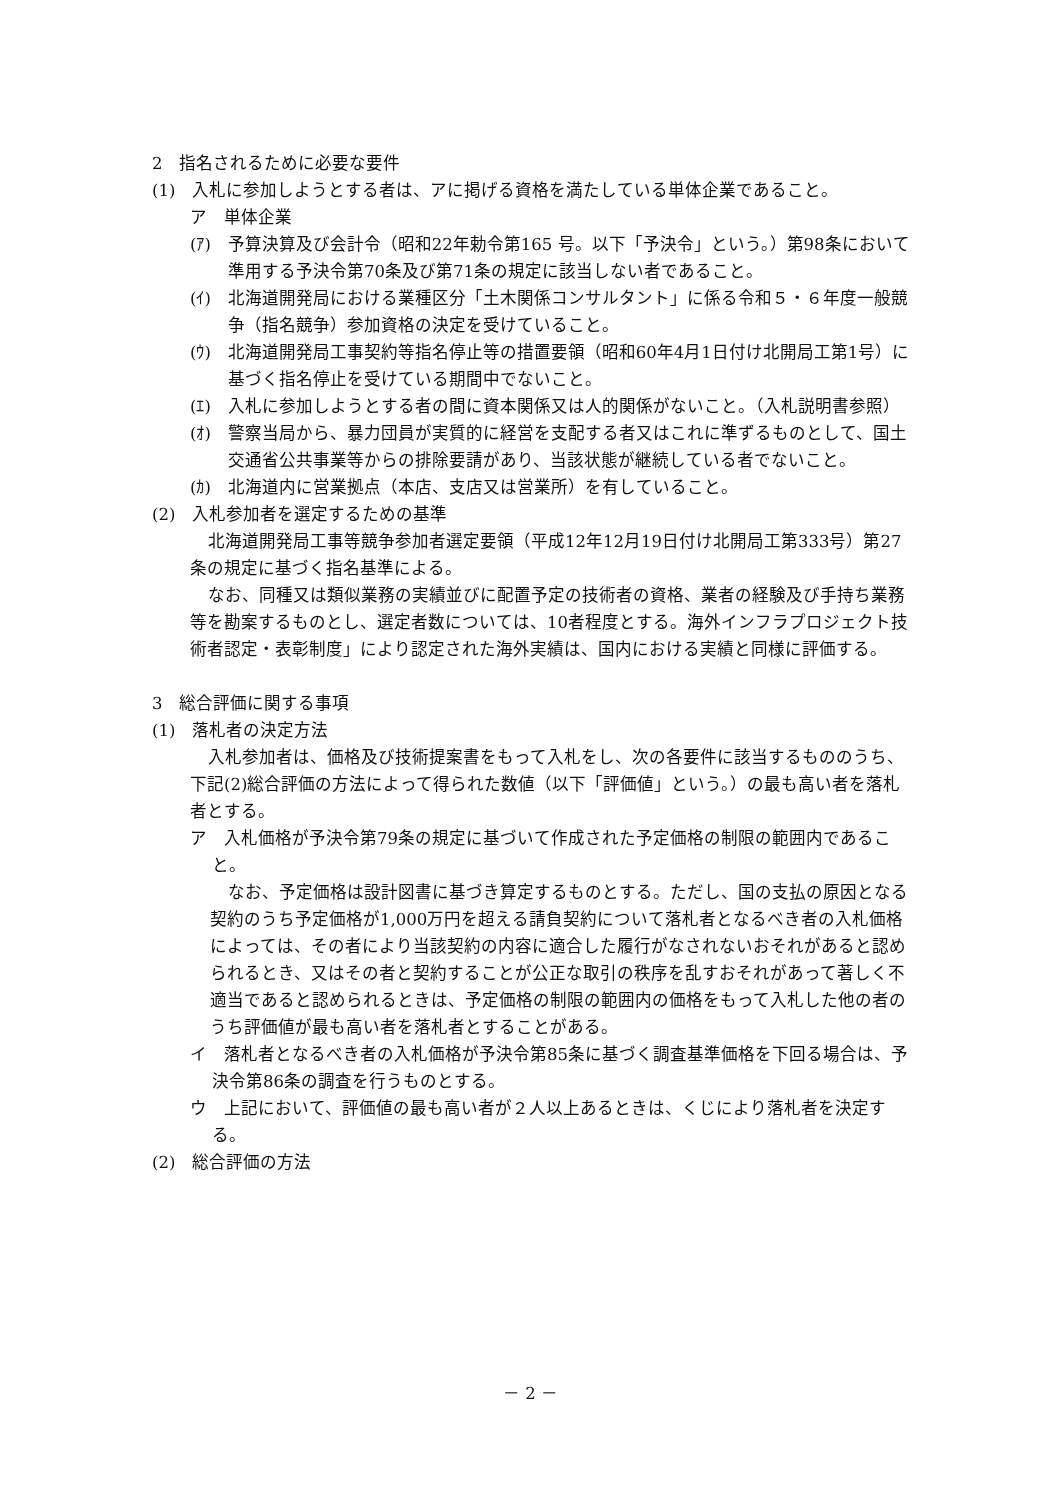2　指名されるために必要な要件
(1)　入札に参加しようとする者は、アに掲げる資格を満たしている単体企業であること。
ア　単体企業
(ｱ)　予算決算及び会計令（昭和22年勅令第165 号。以下「予決令」という。）第98条において準用する予決令第70条及び第71条の規定に該当しない者であること。
(ｲ)　北海道開発局における業種区分「土木関係コンサルタント」に係る令和５・６年度一般競争（指名競争）参加資格の決定を受けていること。
(ｳ)　北海道開発局工事契約等指名停止等の措置要領（昭和60年4月1日付け北開局工第1号）に基づく指名停止を受けている期間中でないこと。
(ｴ)　入札に参加しようとする者の間に資本関係又は人的関係がないこと。（入札説明書参照）
(ｵ)　警察当局から、暴力団員が実質的に経営を支配する者又はこれに準ずるものとして、国土交通省公共事業等からの排除要請があり、当該状態が継続している者でないこと。
(ｶ)　北海道内に営業拠点（本店、支店又は営業所）を有していること。
(2)　入札参加者を選定するための基準
北海道開発局工事等競争参加者選定要領（平成12年12月19日付け北開局工第333号）第27条の規定に基づく指名基準による。
なお、同種又は類似業務の実績並びに配置予定の技術者の資格、業者の経験及び手持ち業務等を勘案するものとし、選定者数については、10者程度とする。海外インフラプロジェクト技術者認定・表彰制度」により認定された海外実績は、国内における実績と同様に評価する。
3　総合評価に関する事項
(1)　落札者の決定方法
入札参加者は、価格及び技術提案書をもって入札をし、次の各要件に該当するもののうち、下記(2)総合評価の方法によって得られた数値（以下「評価値」という。）の最も高い者を落札者とする。
ア　入札価格が予決令第79条の規定に基づいて作成された予定価格の制限の範囲内であること。
なお、予定価格は設計図書に基づき算定するものとする。ただし、国の支払の原因となる契約のうち予定価格が1,000万円を超える請負契約について落札者となるべき者の入札価格によっては、その者により当該契約の内容に適合した履行がなされないおそれがあると認められるとき、又はその者と契約することが公正な取引の秩序を乱すおそれがあって著しく不適当であると認められるときは、予定価格の制限の範囲内の価格をもって入札した他の者のうち評価値が最も高い者を落札者とすることがある。
イ　落札者となるべき者の入札価格が予決令第85条に基づく調査基準価格を下回る場合は、予決令第86条の調査を行うものとする。
ウ　上記において、評価値の最も高い者が２人以上あるときは、くじにより落札者を決定する。
(2)　総合評価の方法
－ 2 －